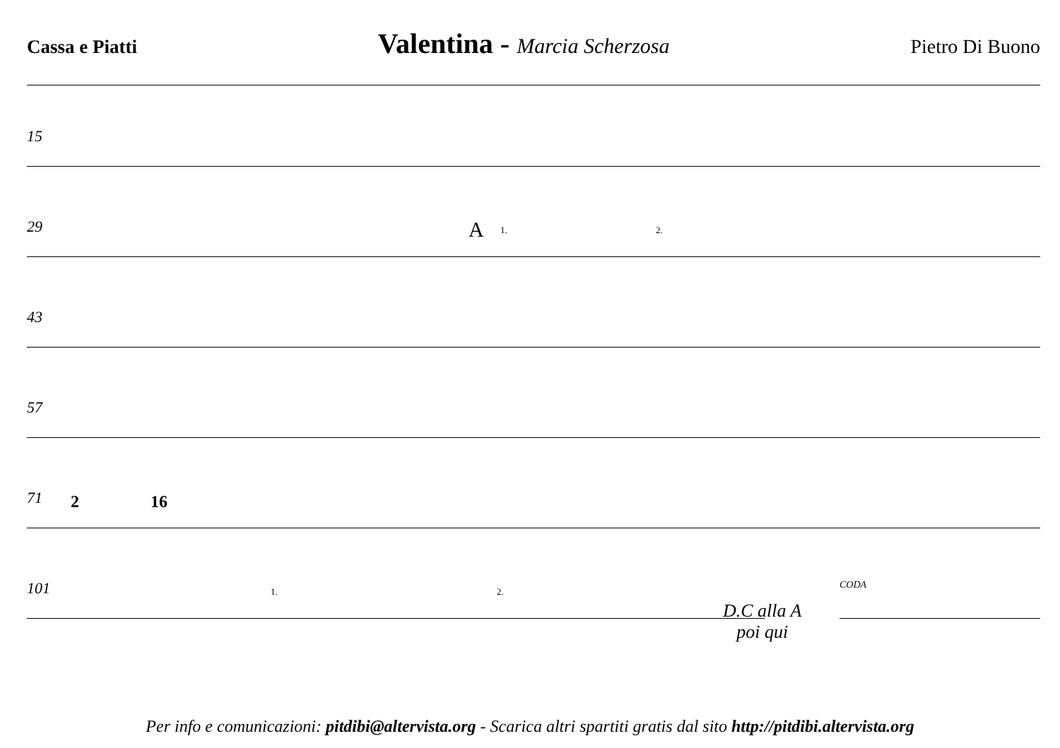Cassa e Piatti Valentina - Marcia Scherzosa Pietro Di Buono
15
29 A 1. 2.
43
57
71 2 16
101 1. 2.
D.C alla A
poi qui
CODA
Per info e comunicazioni: pitdibi@altervista.org - Scarica altri spartiti gratis dal sito http://pitdibi.altervista.org